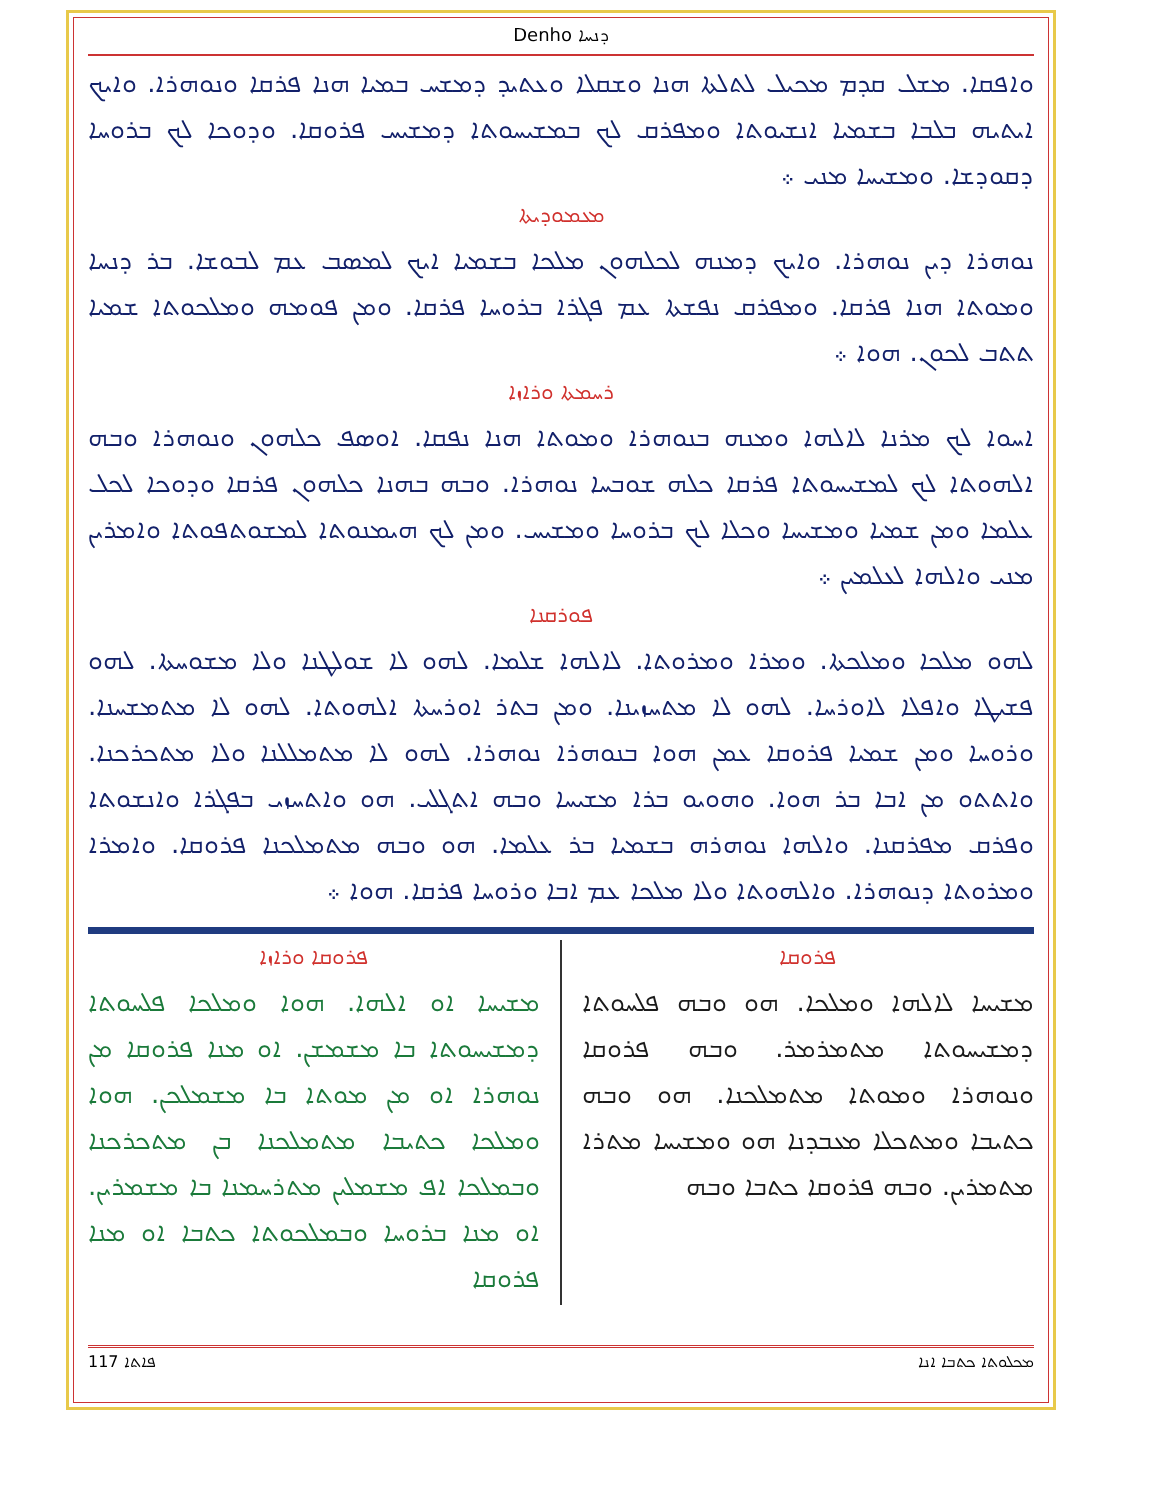Denho ܕܢܚܐ
ܘܐܦܩܐ. ܡܫܠ ܩܕܡ ܡܟܝܠ ܠܬܠܬܐ ܗܢܐ ܘܫܩܠܐ ܘܥܬܝܕ ܕܡܫܚ ܒܡܝܐ ܗܢܐ ܦܪܩܐ ܘܢܘܗܪܐ. ܘܐܝܟ ܐܝܬܝܗ ܒܠܒܐ ܒܫܡܝܐ ܐܢܫܝܘܬܐ ܘܡܦܪܩ ܠܟ ܒܡܫܝܚܘܬܐ ܕܡܫܝܚ ܦܪܘܩܐ. ܘܕܘܟܐ ܠܟ ܒܪܘܚܐ ܕܩܘܕܫܐ. ܘܡܫܝܚܐ ܡܢܝ ܀
ܡܥܡܘܕܝܬܐ
ܢܘܗܪܐ ܕܝܢ ܢܘܗܪܐ. ܘܐܝܟ ܕܡܢܗ ܠܟܠܗܘܢ ܡܠܟܐ ܒܫܡܝܐ ܐܝܟ ܠܡܣܒ ܥܡ ܠܒܘܫܐ. ܒܪ ܕܢܚܐ ܘܡܘܬܐ ܗܢܐ ܦܪܩܐ. ܘܡܦܪܩ ܢܦܫܬܐ ܥܡ ܦܓܪܐ ܒܪܘܚܐ ܦܪܩܐ. ܘܡܢ ܦܘܡܗ ܘܡܠܟܘܬܐ ܫܡܝܐ ܬܬܒ ܠܟܘܢ. ܗܘܐ ܀
ܪܚܡܬܐ ܘܪܐܙܐ
ܐܚܘܐ ܠܟ ܡܪܢܐ ܠܐܠܗܐ ܘܡܢܗ ܒܢܘܗܪܐ ܘܡܘܬܐ ܗܢܐ ܢܦܩܐ. ܐܘܣܦ ܟܠܗܘܢ ܘܢܘܗܪܐ ܘܒܗ ܐܠܗܘܬܐ ܠܟ ܠܡܫܝܚܘܬܐ ܦܪܩܐ ܟܠܗ ܫܘܒܚܐ ܢܘܗܪܐ. ܘܒܗ ܒܗܢܐ ܟܠܗܘܢ ܦܪܩܐ ܘܕܘܟܐ ܠܟܠ ܥܠܡܐ ܘܡܢ ܫܡܝܐ ܘܡܫܝܚܐ ܘܟܠܐ ܠܟ ܒܪܘܚܐ ܘܡܫܝܚ. ܘܡܢ ܠܟ ܗܝܡܢܘܬܐ ܠܡܫܘܬܦܘܬܐ ܘܐܡܪܝܢ ܡܢܝ ܘܐܠܗܐ ܠܥܠܡܝܢ ܀
ܦܘܪܩܢܐ
ܠܗܘ ܡܠܟܐ ܘܡܠܟܬܐ. ܘܡܪܐ ܘܡܪܘܬܐ. ܠܐܠܗܐ ܫܠܡܐ. ܠܗܘ ܠܐ ܫܘܠܛܢܐ ܘܠܐ ܡܫܘܚܬܐ. ܠܗܘ ܦܫܝܛܐ ܘܐܦܠܐ ܠܐܘܪܚܐ. ܠܗܘ ܠܐ ܡܬܚܙܝܢܐ. ܘܡܢ ܒܬܪ ܐܘܪܚܬܐ ܐܠܗܘܬܐ. ܠܗܘ ܠܐ ܡܬܡܫܚܢܐ. ܘܪܘܚܐ ܘܡܢ ܫܡܝܐ ܦܪܘܩܐ ܥܡܢ ܗܘܐ ܒܢܘܗܪܐ ܢܘܗܪܐ. ܠܗܘ ܠܐ ܡܬܡܠܠܢܐ ܘܠܐ ܡܬܟܪܟܢܐ. ܘܐܬܬܘ ܡܢ ܐܒܐ ܒܪ ܗܘܐ. ܘܗܘܝܘ ܒܪܐ ܡܫܝܚܐ ܘܒܗ ܐܬܓܠܝ. ܗܘ ܘܐܬܚܙܝ ܒܦܓܪܐ ܘܐܢܫܘܬܐ ܘܦܪܩ ܡܦܪܩܢܐ. ܘܐܠܗܐ ܢܘܗܪܗ ܒܫܡܝܐ ܒܪ ܥܠܡܐ. ܗܘ ܘܒܗ ܡܬܡܠܟܢܐ ܦܪܘܩܐ. ܘܐܡܪܐ ܘܡܪܘܬܐ ܕܢܘܗܪܐ. ܘܐܠܗܘܬܐ ܘܠܐ ܡܠܟܐ ܥܡ ܐܒܐ ܘܪܘܚܐ ܦܪܩܐ. ܗܘܐ ܀
ܦܪܘܩܐ
ܡܫܝܚܐ ܠܐܠܗܐ ܘܡܠܟܐ. ܗܘ ܘܒܗ ܦܠܚܘܬܐ ܕܡܫܝܚܘܬܐ ܡܬܡܪܡܪ. ܘܒܗ ܦܪܘܩܐ ܘܢܘܗܪܐ ܘܡܘܬܐ ܡܬܡܠܟܢܐ. ܗܘ ܘܒܗ ܟܬܝܒܐ ܘܡܬܟܠܐ ܡܥܒܕܢܐ ܗܘ ܘܡܫܝܚܐ ܡܬܪܐ ܡܬܡܪܝܢ. ܘܒܗ ܦܪܘܩܐ ܟܬܒܐ ܘܒܗ
ܦܪܘܩܐ ܘܪܐܙܐ
ܡܫܝܚܐ ܐܘ ܐܠܗܐ. ܗܘܐ ܘܡܠܟܐ ܦܠܚܘܬܐ ܕܡܫܝܚܘܬܐ ܒܐ ܡܫܡܫܢ. ܐܘ ܡܢܐ ܦܪܘܩܐ ܡܢ ܢܘܗܪܐ ܐܘ ܡܢ ܡܘܬܐ ܒܐ ܡܫܡܠܟܢ. ܗܘܐ ܘܡܠܟܐ ܟܬܝܒܐ ܡܬܡܠܟܢܐ ܒܢ ܡܬܟܪܟܢܐ ܘܒܡܠܟܐ ܐܦ ܡܫܡܠܝܢ ܡܬܪܚܡܢܐ ܒܐ ܡܫܡܪܝܢ. ܐܘ ܡܢܐ ܒܪܘܚܐ ܘܒܡܠܟܘܬܐ ܟܬܒܐ ܐܘ ܡܢܐ ܦܪܘܩܐ
117 ܦܐܬܐ ܡܟܠܘܬܐ ܟܬܒܐ ܐܢܐ